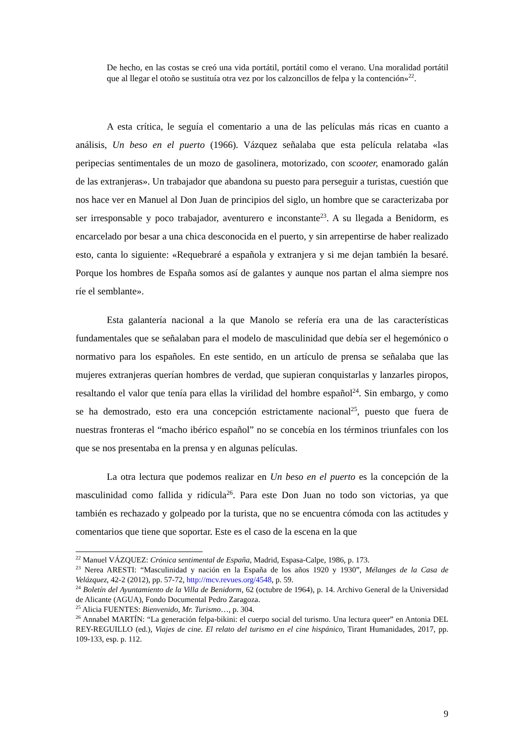De hecho, en las costas se creó una vida portátil, portátil como el verano. Una moralidad portátil que al llegar el otoño se sustituía otra vez por los calzoncillos de felpa y la contención»<sup>22</sup>.
A esta crítica, le seguía el comentario a una de las películas más ricas en cuanto a análisis, Un beso en el puerto (1966). Vázquez señalaba que esta película relataba «las peripecias sentimentales de un mozo de gasolinera, motorizado, con scooter, enamorado galán de las extranjeras». Un trabajador que abandona su puesto para perseguir a turistas, cuestión que nos hace ver en Manuel al Don Juan de principios del siglo, un hombre que se caracterizaba por ser irresponsable y poco trabajador, aventurero e inconstante<sup>23</sup>. A su llegada a Benidorm, es encarcelado por besar a una chica desconocida en el puerto, y sin arrepentirse de haber realizado esto, canta lo siguiente: «Requebraré a española y extranjera y si me dejan también la besaré. Porque los hombres de España somos así de galantes y aunque nos partan el alma siempre nos ríe el semblante».
Esta galantería nacional a la que Manolo se refería era una de las características fundamentales que se señalaban para el modelo de masculinidad que debía ser el hegemónico o normativo para los españoles. En este sentido, en un artículo de prensa se señalaba que las mujeres extranjeras querían hombres de verdad, que supieran conquistarlas y lanzarles piropos, resaltando el valor que tenía para ellas la virilidad del hombre español<sup>24</sup>. Sin embargo, y como se ha demostrado, esto era una concepción estrictamente nacional<sup>25</sup>, puesto que fuera de nuestras fronteras el “macho ibérico español” no se concebía en los términos triunfales con los que se nos presentaba en la prensa y en algunas películas.
La otra lectura que podemos realizar en Un beso en el puerto es la concepción de la masculinidad como fallida y ridícula<sup>26</sup>. Para este Don Juan no todo son victorias, ya que también es rechazado y golpeado por la turista, que no se encuentra cómoda con las actitudes y comentarios que tiene que soportar. Este es el caso de la escena en la que
<sup>22</sup> Manuel VÁZQUEZ: Crónica sentimental de España, Madrid, Espasa-Calpe, 1986, p. 173.
<sup>23</sup> Nerea ARESTI: “Masculinidad y nación en la España de los años 1920 y 1930”, Mélanges de la Casa de Velázquez, 42-2 (2012), pp. 57-72, http://mcv.revues.org/4548, p. 59.
<sup>24</sup> Boletín del Ayuntamiento de la Villa de Benidorm, 62 (octubre de 1964), p. 14. Archivo General de la Universidad de Alicante (AGUA), Fondo Documental Pedro Zaragoza.
<sup>25</sup> Alicia FUENTES: Bienvenido, Mr. Turismo…, p. 304.
<sup>26</sup> Annabel MARTÍN: “La generación felpa-bikini: el cuerpo social del turismo. Una lectura queer” en Antonia DEL REY-REGUILLO (ed.), Viajes de cine. El relato del turismo en el cine hispánico, Tirant Humanidades, 2017, pp. 109-133, esp. p. 112.
9